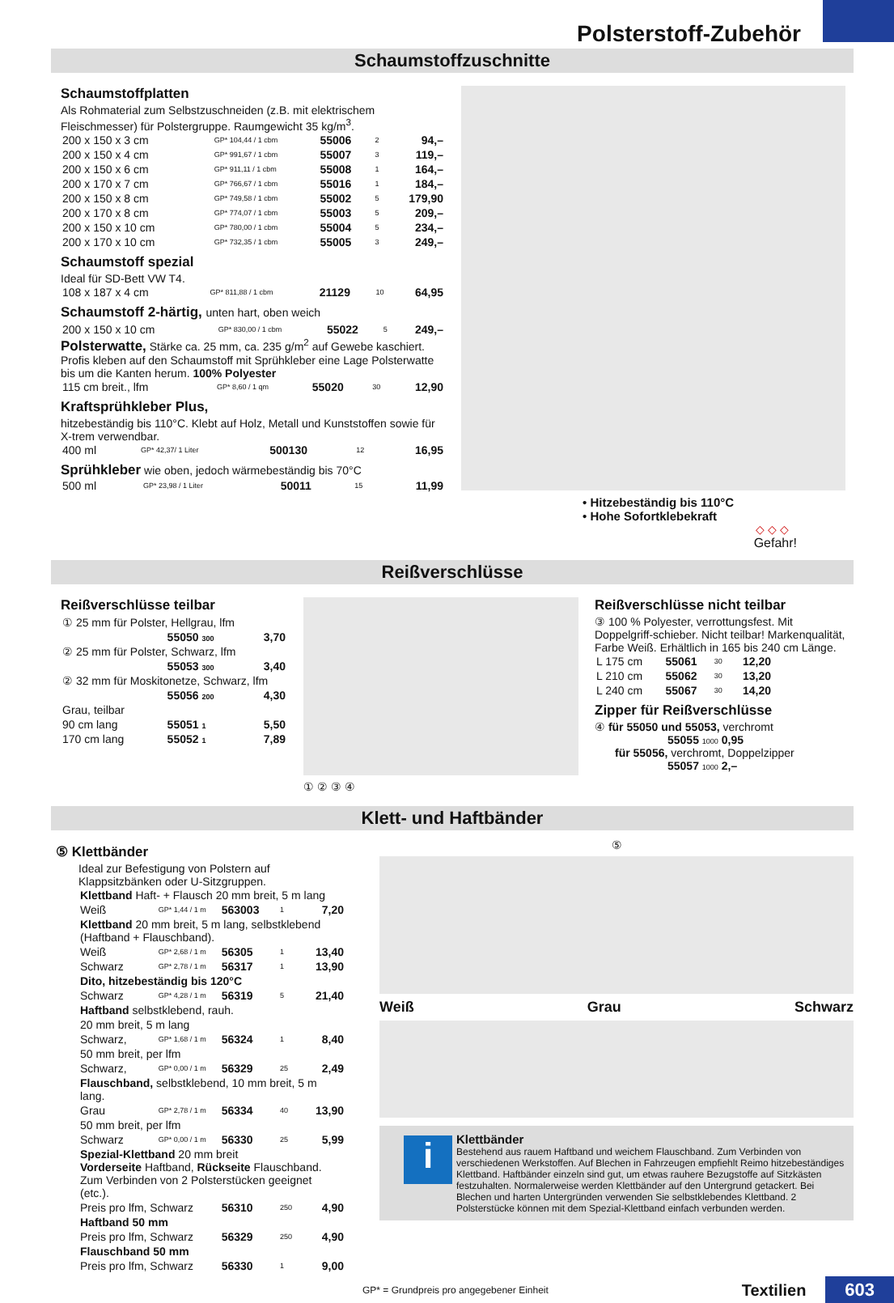Polsterstoff-Zubehör
Schaumstoffzuschnitte
Schaumstoffplatten
Als Rohmaterial zum Selbstzuschneiden (z.B. mit elektrischem Fleischmesser) für Polstergruppe. Raumgewicht 35 kg/m<sup>3</sup>.
| 200 x 150 x 3 cm | GP* 104,44 / 1 cbm | 55006 | 2 | 94,– |
| 200 x 150 x 4 cm | GP* 991,67 / 1 cbm | 55007 | 3 | 119,– |
| 200 x 150 x 6 cm | GP* 911,11 / 1 cbm | 55008 | 1 | 164,– |
| 200 x 170 x 7 cm | GP* 766,67 / 1 cbm | 55016 | 1 | 184,– |
| 200 x 150 x 8 cm | GP* 749,58 / 1 cbm | 55002 | 5 | 179,90 |
| 200 x 170 x 8 cm | GP* 774,07 / 1 cbm | 55003 | 5 | 209,– |
| 200 x 150 x 10 cm | GP* 780,00 / 1 cbm | 55004 | 5 | 234,– |
| 200 x 170 x 10 cm | GP* 732,35 / 1 cbm | 55005 | 3 | 249,– |
Schaumstoff spezial
Ideal für SD-Bett VW T4.
| 108 x 187 x 4 cm | GP* 811,88 / 1 cbm | 21129 | 10 | 64,95 |
Schaumstoff 2-härtig, unten hart, oben weich
| 200 x 150 x 10 cm | GP* 830,00 / 1 cbm | 55022 | 5 | 249,– |
Polsterwatte, Stärke ca. 25 mm, ca. 235 g/m<sup>2</sup> auf Gewebe kaschiert. Profis kleben auf den Schaumstoff mit Sprühkleber eine Lage Polsterwatte bis um die Kanten herum. 100% Polyester
| 115 cm breit., lfm | GP* 8,60 / 1 qm | 55020 | 30 | 12,90 |
Kraftsprühkleber Plus,
hitzebeständig bis 110°C. Klebt auf Holz, Metall und Kunststoffen sowie für X-trem verwendbar.
| 400 ml | GP* 42,37/ 1 Liter | 500130 | 12 | 16,95 |
Sprühkleber wie oben, jedoch wärmebeständig bis 70°C
| 500 ml | GP* 23,98 / 1 Liter | 50011 | 15 | 11,99 |
• Hitzebeständig bis 110°C
• Hohe Sofortklebekraft
◇ ◇ ◇
Gefahr!
Reißverschlüsse
Reißverschlüsse teilbar
| ① 25 mm für Polster, Hellgrau, lfm | | |
| | 55050 300 | 3,70 |
| ② 25 mm für Polster, Schwarz, lfm | | |
| | 55053 300 | 3,40 |
| ② 32 mm für Moskitonetze, Schwarz, lfm | | |
| | 55056 200 | 4,30 |
| Grau, teilbar | | |
| 90 cm lang | 55051 1 | 5,50 |
| 170 cm lang | 55052 1 | 7,89 |
① ② ③ ④
Reißverschlüsse nicht teilbar
③ 100 % Polyester, verrottungsfest. Mit Doppelgriff-schieber. Nicht teilbar! Markenqualität, Farbe Weiß. Erhältlich in 165 bis 240 cm Länge.
| L 175 cm | 55061 | 30 | 12,20 |
| L 210 cm | 55062 | 30 | 13,20 |
| L 240 cm | 55067 | 30 | 14,20 |
Zipper für Reißverschlüsse
④ für 55050 und 55053, verchromt
55055 1000 0,95
für 55056, verchromt, Doppelzipper
55057 1000 2,–
Klett- und Haftbänder
⑤ Klettbänder
Ideal zur Befestigung von Polstern auf Klappsitzbänken oder U-Sitzgruppen.
| Klettband Haft- + Flausch 20 mm breit, 5 m lang | | | | |
| Weiß | GP* 1,44 / 1 m | 563003 | 1 | 7,20 |
| Klettband 20 mm breit, 5 m lang, selbstklebend (Haftband + Flauschband). | | | | |
| Weiß | GP* 2,68 / 1 m | 56305 | 1 | 13,40 |
| Schwarz | GP* 2,78 / 1 m | 56317 | 1 | 13,90 |
| Dito, hitzebeständig bis 120°C | | | | |
| Schwarz | GP* 4,28 / 1 m | 56319 | 5 | 21,40 |
| Haftband selbstklebend, rauh. | | | | |
| 20 mm breit, 5 m lang | | | | |
| Schwarz, | GP* 1,68 / 1 m | 56324 | 1 | 8,40 |
| 50 mm breit, per lfm | | | | |
| Schwarz, | GP* 0,00 / 1 m | 56329 | 25 | 2,49 |
| Flauschband, selbstklebend, 10 mm breit, 5 m lang. | | | | |
| Grau | GP* 2,78 / 1 m | 56334 | 40 | 13,90 |
| 50 mm breit, per lfm | | | | |
| Schwarz | GP* 0,00 / 1 m | 56330 | 25 | 5,99 |
| Spezial-Klettband 20 mm breit Vorderseite Haftband, Rückseite Flauschband. Zum Verbinden von 2 Polsterstücken geeignet (etc.). | | | | |
| Preis pro lfm, Schwarz | | 56310 | 250 | 4,90 |
| Haftband 50 mm | | | | |
| Preis pro lfm, Schwarz | | 56329 | 250 | 4,90 |
| Flauschband 50 mm | | | | |
| Preis pro lfm, Schwarz | | 56330 | 1 | 9,00 |
⑤
Weiß Grau Schwarz
i
Klettbänder
Bestehend aus rauem Haftband und weichem Flauschband. Zum Verbinden von verschiedenen Werkstoffen. Auf Blechen in Fahrzeugen empfiehlt Reimo hitzebeständiges Klettband. Haftbänder einzeln sind gut, um etwas rauhere Bezugstoffe auf Sitzkästen festzuhalten. Normalerweise werden Klettbänder auf den Untergrund getackert. Bei Blechen und harten Untergründen verwenden Sie selbstklebendes Klettband. 2 Polsterstücke können mit dem Spezial-Klettband einfach verbunden werden.
GP* = Grundpreis pro angegebener Einheit Textilien 603